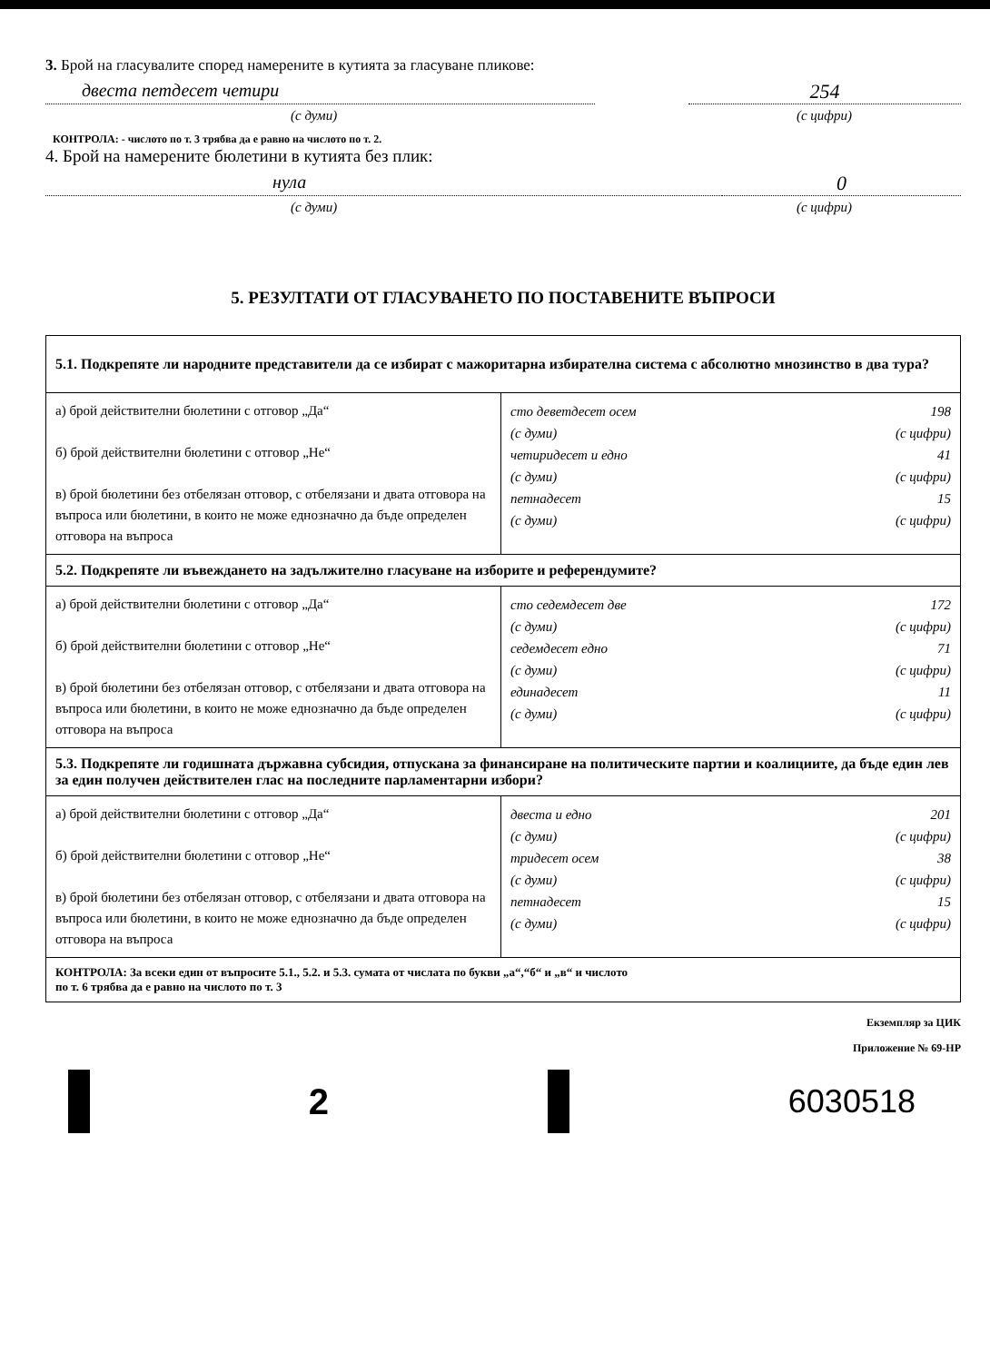3. Брой на гласувалите според намерените в кутията за гласуване пликове:
двеста петдесет четири 254
(с думи) (с цифри)
КОНТРОЛА: - числото по т. 3 трябва да е равно на числото по т. 2.
4. Брой на намерените бюлетини в кутията без плик:
нула 0
(с думи) (с цифри)
5. РЕЗУЛТАТИ ОТ ГЛАСУВАНЕТО ПО ПОСТАВЕНИТЕ ВЪПРОСИ
| 5.1. Подкрепяте ли народните представители да се избират с мажоритарна избирателна система с абсолютно мнозинство в два тура? | |
| а) брой действителни бюлетини с отговор „Да“ б) брой действителни бюлетини с отговор „Не“ в) брой бюлетини без отбелязан отговор, с отбелязани и двата отговора на въпроса или бюлетини, в които не може еднозначно да бъде определен отговора на въпроса | сто деветдесет осем 198 (с думи) (с цифри) четиридесет и едно 41 (с думи) (с цифри) петнадесет 15 (с думи) (с цифри) |
| 5.2. Подкрепяте ли въвеждането на задължително гласуване на изборите и референдумите? | |
| а) брой действителни бюлетини с отговор „Да“ б) брой действителни бюлетини с отговор „Не“ в) брой бюлетини без отбелязан отговор, с отбелязани и двата отговора на въпроса или бюлетини, в които не може еднозначно да бъде определен отговора на въпроса | сто седемдесет две 172 (с думи) (с цифри) седемдесет едно 71 (с думи) (с цифри) единадесет 11 (с думи) (с цифри) |
| 5.3. Подкрепяте ли годишната държавна субсидия, отпускана за финансиране на политическите партии и коалициите, да бъде един лев за един получен действителен глас на последните парламентарни избори? | |
| а) брой действителни бюлетини с отговор „Да“ б) брой действителни бюлетини с отговор „Не“ в) брой бюлетини без отбелязан отговор, с отбелязани и двата отговора на въпроса или бюлетини, в които не може еднозначно да бъде определен отговора на въпроса | двеста и едно 201 (с думи) (с цифри) тридесет осем 38 (с думи) (с цифри) петнадесет 15 (с думи) (с цифри) |
| КОНТРОЛА: За всеки един от въпросите 5.1., 5.2. и 5.3. сумата от числата по букви „а“,“б“ и „в“ и числото по т. 6 трябва да е равно на числото по т. 3 | |
Екземпляр за ЦИК
Приложение № 69-НР
2 6030518